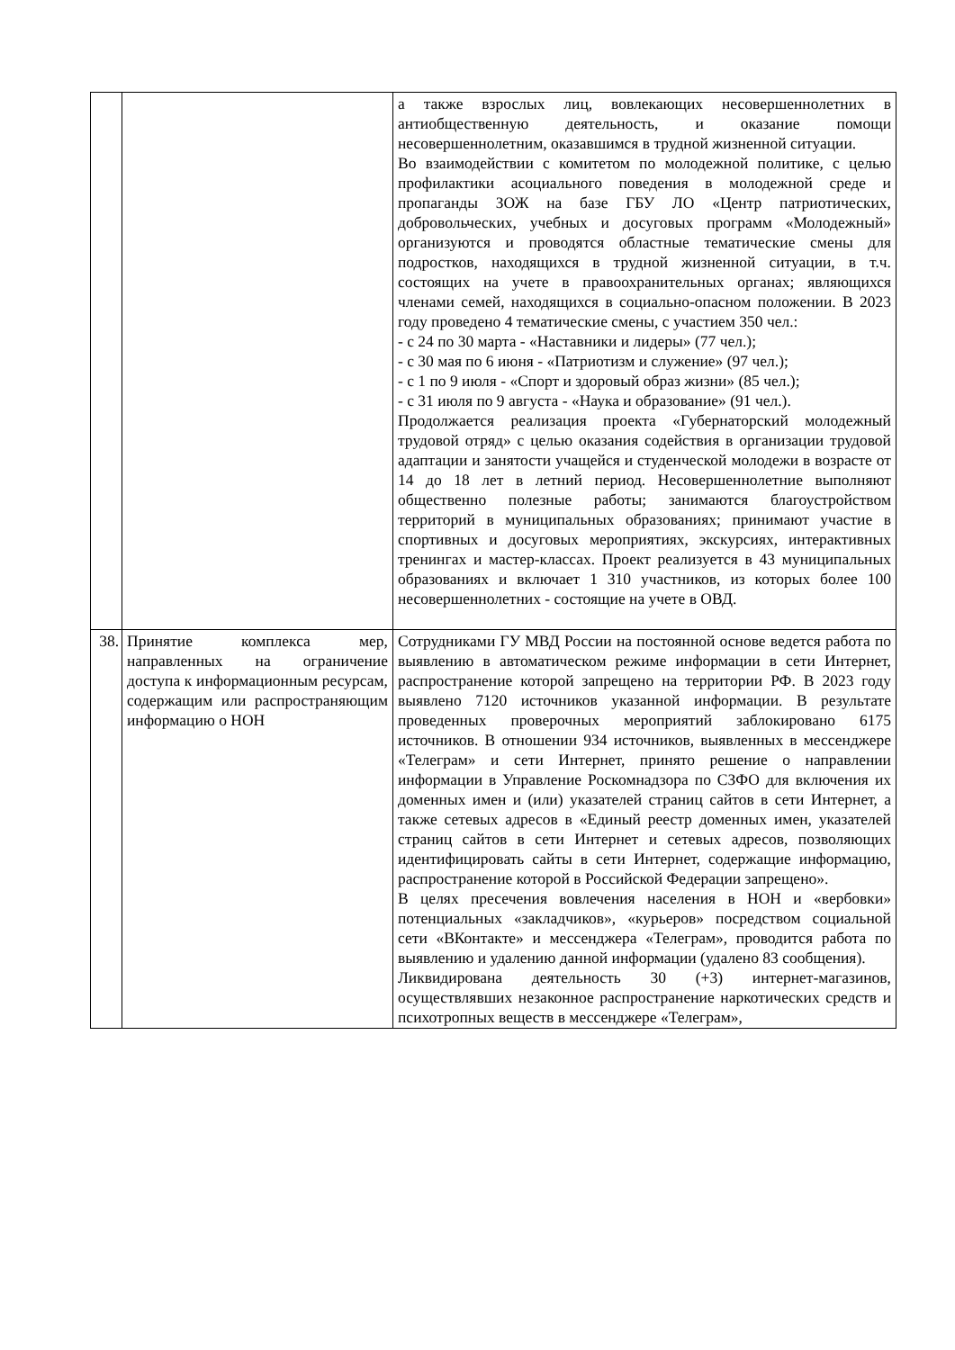| | | а также взрослых лиц, вовлекающих несовершеннолетних в антиобщественную деятельность, и оказание помощи несовершеннолетним, оказавшимся в трудной жизненной ситуации. Во взаимодействии с комитетом по молодежной политике, с целью профилактики асоциального поведения в молодежной среде и пропаганды ЗОЖ на базе ГБУ ЛО «Центр патриотических, добровольческих, учебных и досуговых программ «Молодежный» организуются и проводятся областные тематические смены для подростков, находящихся в трудной жизненной ситуации, в т.ч. состоящих на учете в правоохранительных органах; являющихся членами семей, находящихся в социально-опасном положении. В 2023 году проведено 4 тематические смены, с участием 350 чел.: - с 24 по 30 марта - «Наставники и лидеры» (77 чел.); - с 30 мая по 6 июня - «Патриотизм и служение» (97 чел.); - с 1 по 9 июля - «Спорт и здоровый образ жизни» (85 чел.); - с 31 июля по 9 августа - «Наука и образование» (91 чел.). Продолжается реализация проекта «Губернаторский молодежный трудовой отряд» с целью оказания содействия в организации трудовой адаптации и занятости учащейся и студенческой молодежи в возрасте от 14 до 18 лет в летний период. Несовершеннолетние выполняют общественно полезные работы; занимаются благоустройством территорий в муниципальных образованиях; принимают участие в спортивных и досуговых мероприятиях, экскурсиях, интерактивных тренингах и мастер-классах. Проект реализуется в 43 муниципальных образованиях и включает 1 310 участников, из которых более 100 несовершеннолетних - состоящие на учете в ОВД. |
| 38. | Принятие комплекса мер, направленных на ограничение доступа к информационным ресурсам, содержащим или распространяющим информацию о НОН | Сотрудниками ГУ МВД России на постоянной основе ведется работа по выявлению в автоматическом режиме информации в сети Интернет, распространение которой запрещено на территории РФ. В 2023 году выявлено 7120 источников указанной информации. В результате проведенных проверочных мероприятий заблокировано 6175 источников. В отношении 934 источников, выявленных в мессенджере «Телеграм» и сети Интернет, принято решение о направлении информации в Управление Роскомнадзора по СЗФО для включения их доменных имен и (или) указателей страниц сайтов в сети Интернет, а также сетевых адресов в «Единый реестр доменных имен, указателей страниц сайтов в сети Интернет и сетевых адресов, позволяющих идентифицировать сайты в сети Интернет, содержащие информацию, распространение которой в Российской Федерации запрещено». В целях пресечения вовлечения населения в НОН и «вербовки» потенциальных «закладчиков», «курьеров» посредством социальной сети «ВКонтакте» и мессенджера «Телеграм», проводится работа по выявлению и удалению данной информации (удалено 83 сообщения). Ликвидирована деятельность 30 (+3) интернет-магазинов, осуществлявших незаконное распространение наркотических средств и психотропных веществ в мессенджере «Телеграм», |